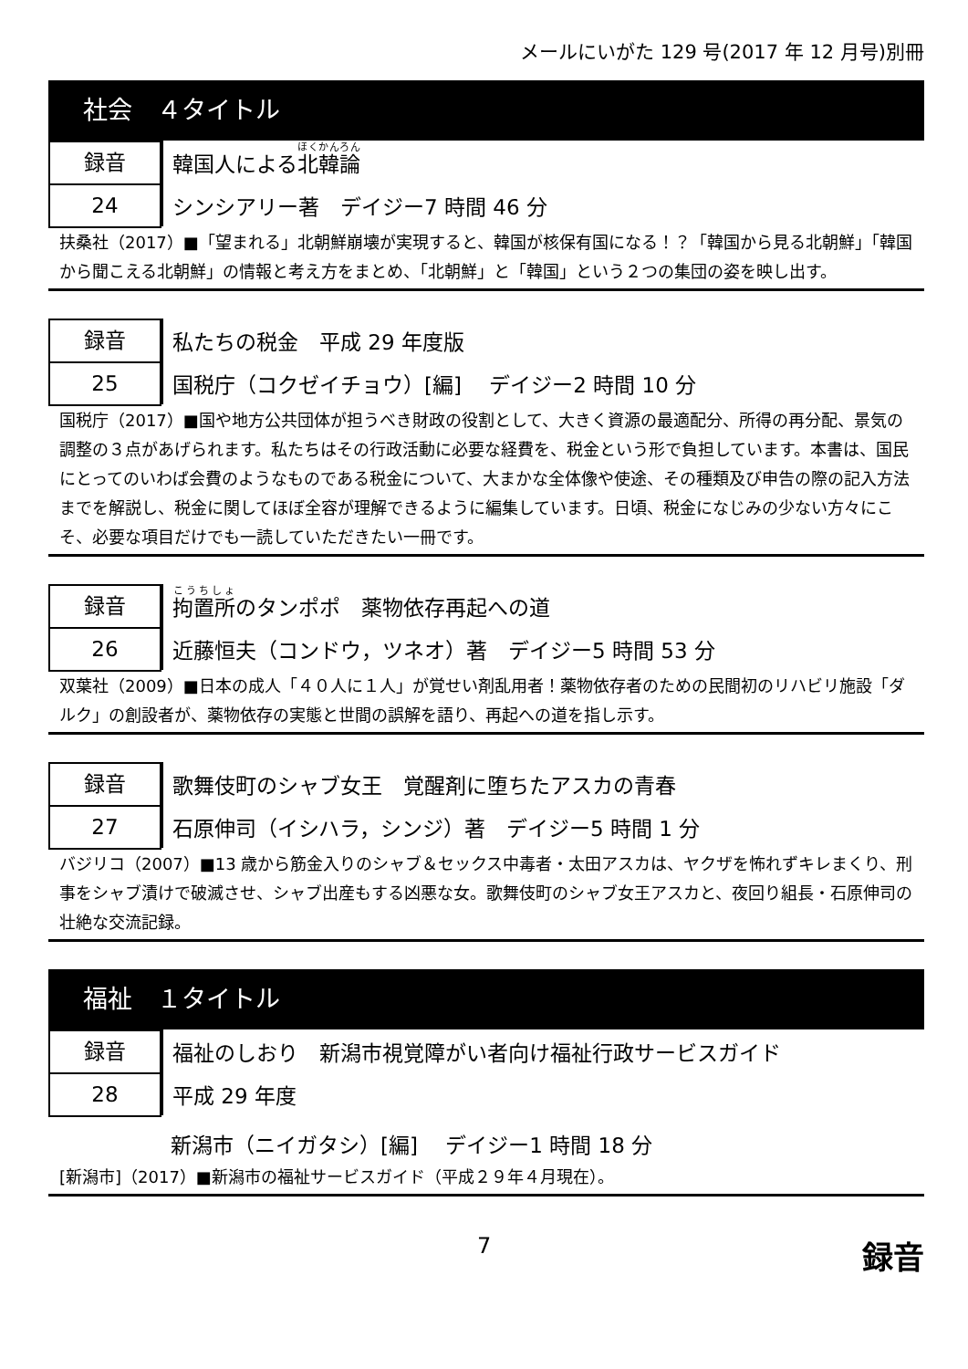メールにいがた 129 号(2017 年 12 月号)別冊
社会　４タイトル
録音
24
韓国人による北韓論
シンシアリー著　デイジー7 時間 46 分
扶桑社（2017）■「望まれる」北朝鮮崩壊が実現すると、韓国が核保有国になる！？「韓国から見る北朝鮮」「韓国から聞こえる北朝鮮」の情報と考え方をまとめ、「北朝鮮」と「韓国」という２つの集団の姿を映し出す。
録音
25
私たちの税金　平成 29 年度版
国税庁（コクゼイチョウ）[編]　 デイジー2 時間 10 分
国税庁（2017）■国や地方公共団体が担うべき財政の役割として、大きく資源の最適配分、所得の再分配、景気の調整の３点があげられます。私たちはその行政活動に必要な経費を、税金という形で負担しています。本書は、国民にとってのいわば会費のようなものである税金について、大まかな全体像や使途、その種類及び申告の際の記入方法までを解説し、税金に関してほぼ全容が理解できるように編集しています。日頃、税金になじみの少ない方々にこそ、必要な項目だけでも一読していただきたい一冊です。
録音
26
拘置所のタンポポ　薬物依存再起への道
近藤恒夫（コンドウ，ツネオ）著　デイジー5 時間 53 分
双葉社（2009）■日本の成人「４０人に１人」が覚せい剤乱用者！薬物依存者のための民間初のリハビリ施設「ダルク」の創設者が、薬物依存の実態と世間の誤解を語り、再起への道を指し示す。
録音
27
歌舞伎町のシャブ女王　覚醒剤に堕ちたアスカの青春
石原伸司（イシハラ，シンジ）著　デイジー5 時間 1 分
バジリコ（2007）■13 歳から筋金入りのシャブ＆セックス中毒者・太田アスカは、ヤクザを怖れずキレまくり、刑事をシャブ漬けで破滅させ、シャブ出産もする凶悪な女。歌舞伎町のシャブ女王アスカと、夜回り組長・石原伸司の壮絶な交流記録。
福祉　１タイトル
録音
28
福祉のしおり　新潟市視覚障がい者向け福祉行政サービスガイド
平成 29 年度
新潟市（ニイガタシ）[編]　 デイジー1 時間 18 分
[新潟市]（2017）■新潟市の福祉サービスガイド（平成２９年４月現在）。
7 録音